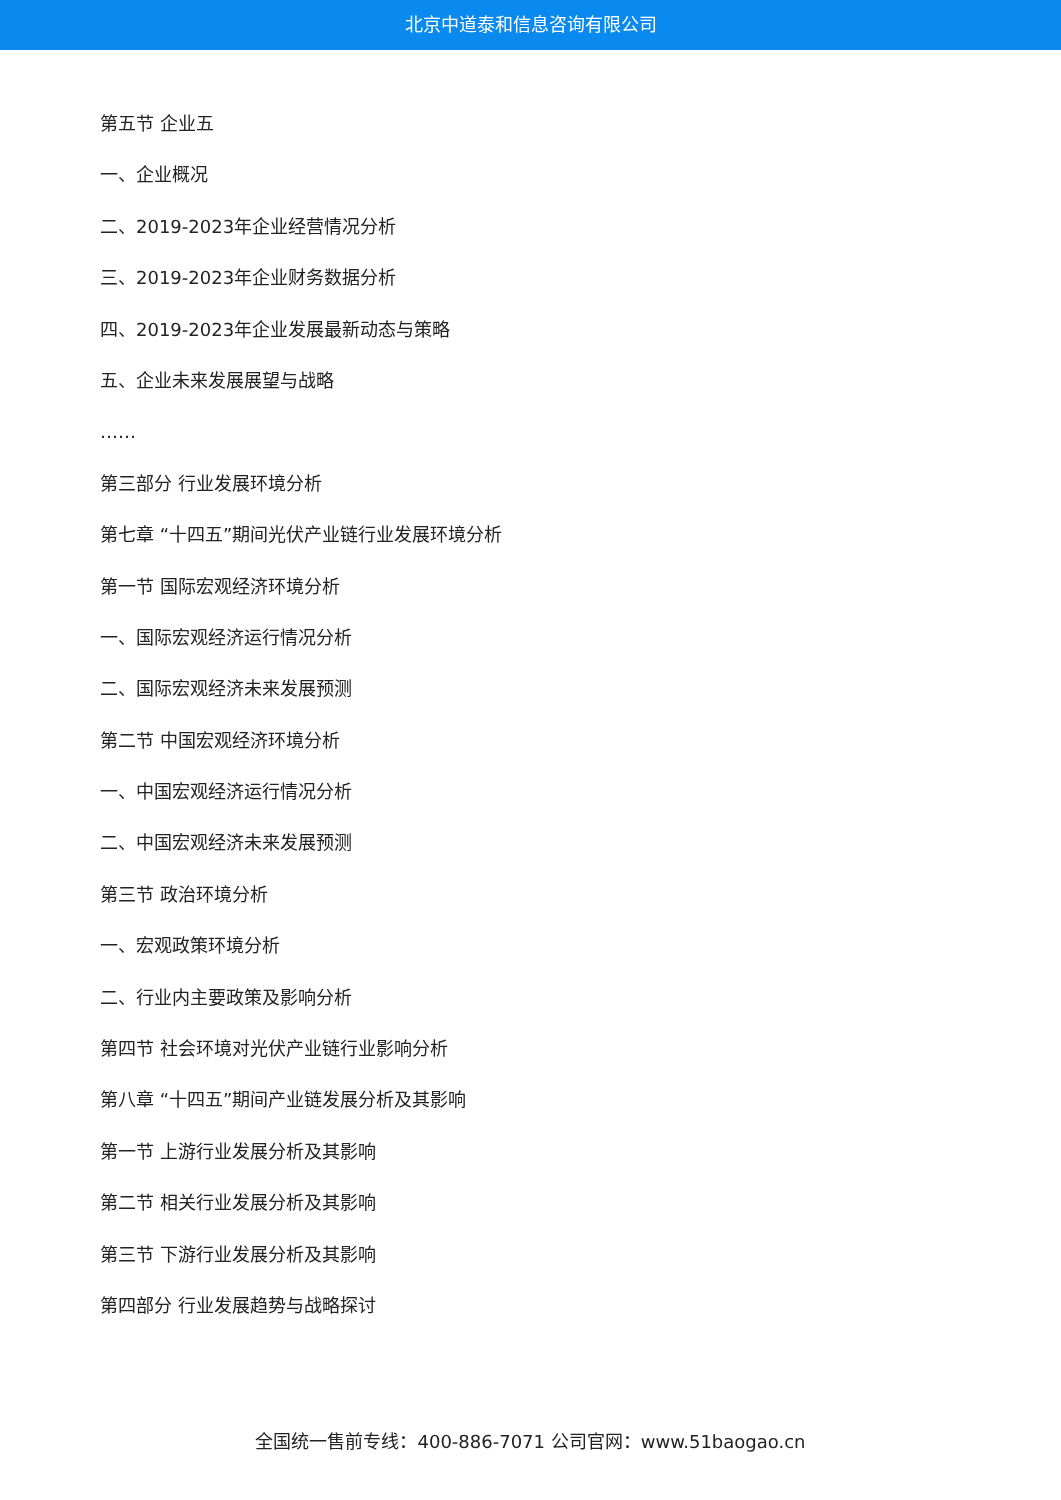北京中道泰和信息咨询有限公司
第五节 企业五
一、企业概况
二、2019-2023年企业经营情况分析
三、2019-2023年企业财务数据分析
四、2019-2023年企业发展最新动态与策略
五、企业未来发展展望与战略
……
第三部分 行业发展环境分析
第七章 “十四五”期间光伏产业链行业发展环境分析
第一节 国际宏观经济环境分析
一、国际宏观经济运行情况分析
二、国际宏观经济未来发展预测
第二节 中国宏观经济环境分析
一、中国宏观经济运行情况分析
二、中国宏观经济未来发展预测
第三节 政治环境分析
一、宏观政策环境分析
二、行业内主要政策及影响分析
第四节 社会环境对光伏产业链行业影响分析
第八章 “十四五”期间产业链发展分析及其影响
第一节 上游行业发展分析及其影响
第二节 相关行业发展分析及其影响
第三节 下游行业发展分析及其影响
第四部分 行业发展趋势与战略探讨
全国统一售前专线：400-886-7071 公司官网：www.51baogao.cn